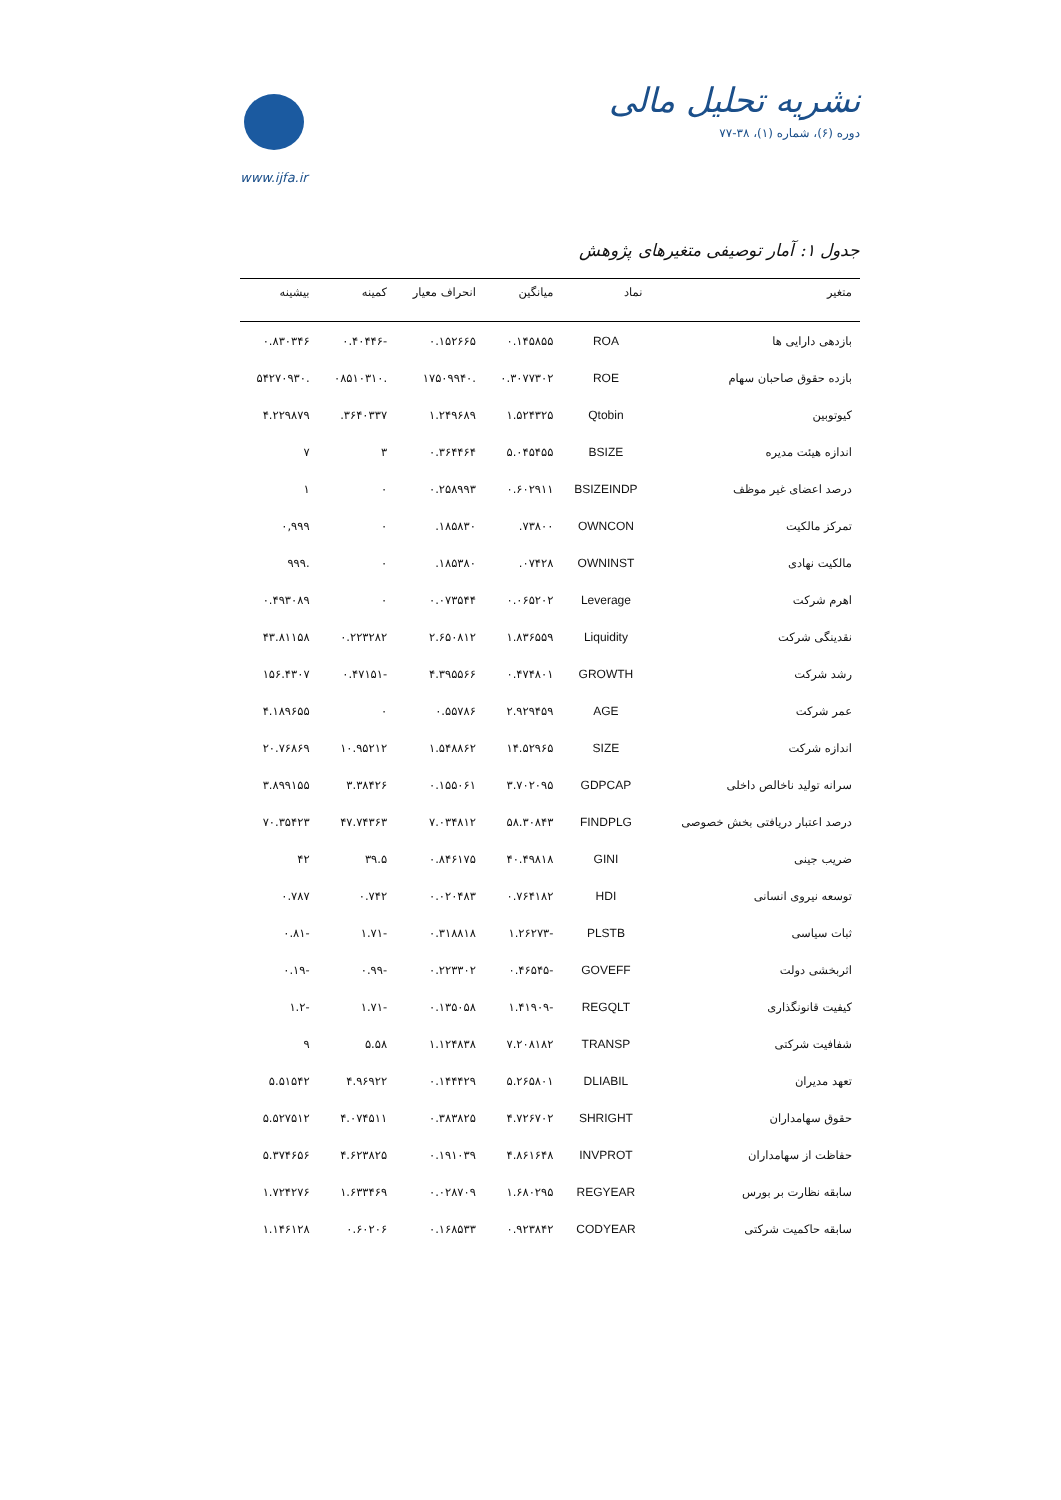نشریه تحلیل مالی
دوره (۶)، شماره (۱)، ۳۸-۷۷
www.ijfa.ir
جدول ۱: آمار توصیفی متغیرهای پژوهش
| متغیر | نماد | میانگین | انحراف معیار | کمینه | بیشینه |
| --- | --- | --- | --- | --- | --- |
| بازدهی دارایی ها | ROA | ۰.۱۴۵۸۵۵ | ۰.۱۵۲۶۶۵ | -۰.۴۰۴۴۶ | ۰.۸۳۰۳۴۶ |
| بازده حقوق صاحبان سهام | ROE | ۰.۳۰۷۷۳۰۲ | .۱۷۵۰۹۹۴۰ | .۰۸۵۱۰۳۱۰ | .۵۴۲۷۰۹۳۰ |
| کیوتوبین | Qtobin | ۱.۵۲۴۳۲۵ | ۱.۲۴۹۶۸۹ | ۳۶۴۰۳۳۷. | ۴.۲۲۹۸۷۹ |
| اندازه هیئت مدیره | BSIZE | ۵.۰۴۵۴۵۵ | ۰.۳۶۴۴۶۴ | ۳ | ۷ |
| درصد اعضای غیر موظف | BSIZEINDP | ۰.۶۰۲۹۱۱ | ۰.۲۵۸۹۹۳ | ۰ | ۱ |
| تمرکز مالکیت | OWNCON | ۷۳۸۰۰. | ۱۸۵۸۳۰. | ۰ | ۰,۹۹۹ |
| مالکیت نهادی | OWNINST | ۰۷۴۲۸. | ۱۸۵۳۸۰. | ۰ | .۹۹۹ |
| اهرم شرکت | Leverage | ۰.۰۶۵۲۰۲ | ۰.۰۷۳۵۴۴ | ۰ | ۰.۴۹۳۰۸۹ |
| نقدینگی شرکت | Liquidity | ۱.۸۳۶۵۵۹ | ۲.۶۵۰۸۱۲ | ۰.۲۲۳۲۸۲ | ۴۳.۸۱۱۵۸ |
| رشد شرکت | GROWTH | ۰.۴۷۴۸۰۱ | ۴.۳۹۵۵۶۶ | -۰.۴۷۱۵۱ | ۱۵۶.۴۳۰۷ |
| عمر شرکت | AGE | ۲.۹۲۹۴۵۹ | ۰.۵۵۷۸۶ | ۰ | ۴.۱۸۹۶۵۵ |
| اندازه شرکت | SIZE | ۱۴.۵۲۹۶۵ | ۱.۵۴۸۸۶۲ | ۱۰.۹۵۲۱۲ | ۲۰.۷۶۸۶۹ |
| سرانه تولید ناخالص داخلی | GDPCAP | ۳.۷۰۲۰۹۵ | ۰.۱۵۵۰۶۱ | ۳.۳۸۴۲۶ | ۳.۸۹۹۱۵۵ |
| درصد اعتبار دریافتی بخش خصوصی | FINDPLG | ۵۸.۳۰۸۴۳ | ۷.۰۳۴۸۱۲ | ۴۷.۷۴۳۶۳ | ۷۰.۳۵۴۲۳ |
| ضریب جینی | GINI | ۴۰.۴۹۸۱۸ | ۰.۸۴۶۱۷۵ | ۳۹.۵ | ۴۲ |
| توسعه نیروی انسانی | HDI | ۰.۷۶۴۱۸۲ | ۰.۰۲۰۴۸۳ | ۰.۷۴۲ | ۰.۷۸۷ |
| ثبات سیاسی | PLSTB | -۱.۲۶۲۷۳ | ۰.۳۱۸۸۱۸ | -۱.۷۱ | -۰.۸۱ |
| اثربخشی دولت | GOVEFF | -۰.۴۶۵۴۵ | ۰.۲۲۳۳۰۲ | -۰.۹۹ | -۰.۱۹ |
| کیفیت قانونگذاری | REGQLT | -۱.۴۱۹۰۹ | ۰.۱۳۵۰۵۸ | -۱.۷۱ | -۱.۲ |
| شفافیت شرکتی | TRANSP | ۷.۲۰۸۱۸۲ | ۱.۱۲۴۸۳۸ | ۵.۵۸ | ۹ |
| تعهد مدیران | DLIABIL | ۵.۲۶۵۸۰۱ | ۰.۱۴۴۴۲۹ | ۴.۹۶۹۲۲ | ۵.۵۱۵۴۲ |
| حقوق سهامداران | SHRIGHT | ۴.۷۲۶۷۰۲ | ۰.۳۸۳۸۲۵ | ۴.۰۷۴۵۱۱ | ۵.۵۲۷۵۱۲ |
| حفاظت از سهامداران | INVPROT | ۴.۸۶۱۶۴۸ | ۰.۱۹۱۰۳۹ | ۴.۶۲۳۸۲۵ | ۵.۳۷۴۶۵۶ |
| سابقه نظارت بر بورس | REGYEAR | ۱.۶۸۰۲۹۵ | ۰.۰۲۸۷۰۹ | ۱.۶۳۳۴۶۹ | ۱.۷۲۴۲۷۶ |
| سابقه حاکمیت شرکتی | CODYEAR | ۰.۹۲۳۸۴۲ | ۰.۱۶۸۵۳۳ | ۰.۶۰۲۰۶ | ۱.۱۴۶۱۲۸ |